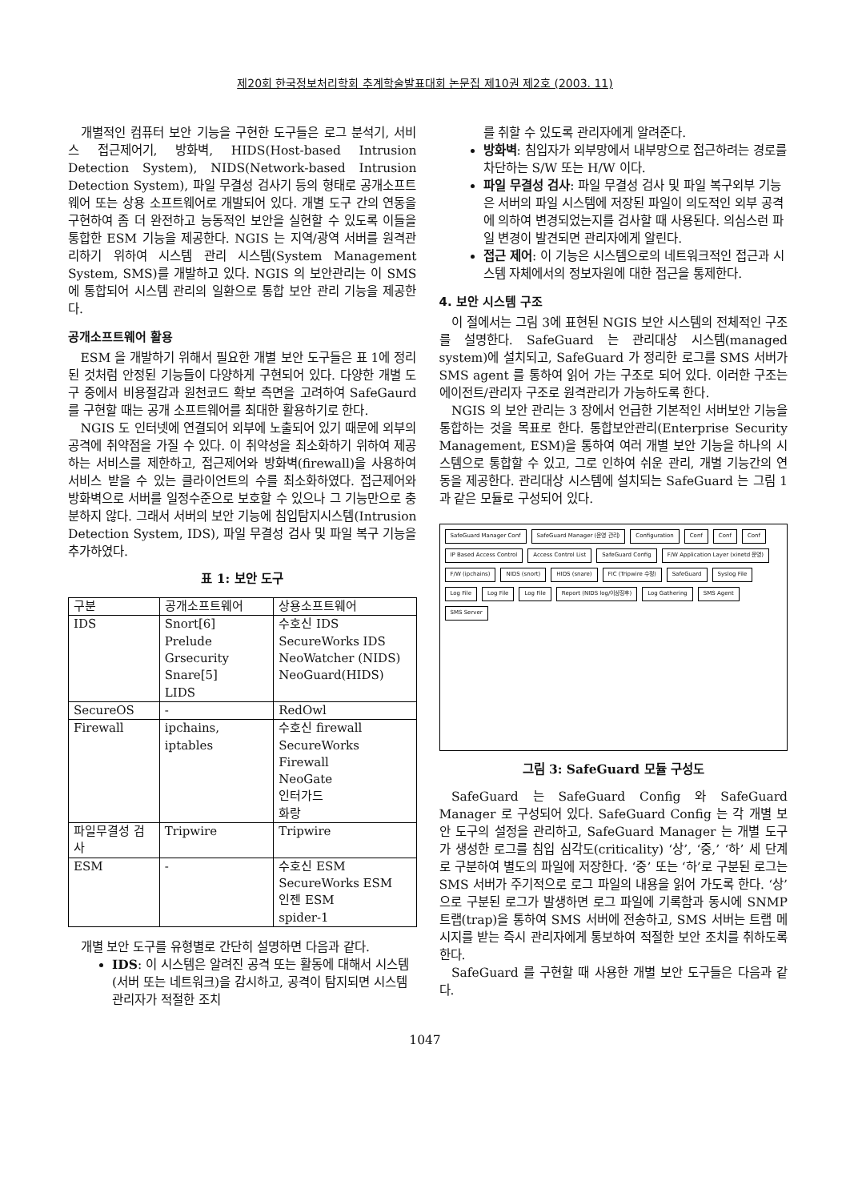제20회 한국정보처리학회 추계학술발표대회 논문집 제10권 제2호 (2003. 11)
개별적인 컴퓨터 보안 기능을 구현한 도구들은 로그 분석기, 서비스 접근제어기, 방화벽, HIDS(Host-based Intrusion Detection System), NIDS(Network-based Intrusion Detection System), 파일 무결성 검사기 등의 형태로 공개소프트웨어 또는 상용 소프트웨어로 개발되어 있다. 개별 도구 간의 연동을 구현하여 좀 더 완전하고 능동적인 보안을 실현할 수 있도록 이들을 통합한 ESM 기능을 제공한다. NGIS 는 지역/광역 서버를 원격관리하기 위하여 시스템 관리 시스템(System Management System, SMS)를 개발하고 있다. NGIS 의 보안관리는 이 SMS 에 통합되어 시스템 관리의 일환으로 통합 보안 관리 기능을 제공한다.
공개소프트웨어 활용
ESM 을 개발하기 위해서 필요한 개별 보안 도구들은 표 1에 정리된 것처럼 안정된 기능들이 다양하게 구현되어 있다. 다양한 개별 도구 중에서 비용절감과 원천코드 확보 측면을 고려하여 SafeGaurd 를 구현할 때는 공개 소프트웨어를 최대한 활용하기로 한다.
NGIS 도 인터넷에 연결되어 외부에 노출되어 있기 때문에 외부의 공격에 취약점을 가질 수 있다. 이 취약성을 최소화하기 위하여 제공하는 서비스를 제한하고, 접근제어와 방화벽(firewall)을 사용하여 서비스 받을 수 있는 클라이언트의 수를 최소화하였다. 접근제어와 방화벽으로 서버를 일정수준으로 보호할 수 있으나 그 기능만으로 충분하지 않다. 그래서 서버의 보안 기능에 침입탐지시스템(Intrusion Detection System, IDS), 파일 무결성 검사 및 파일 복구 기능을 추가하였다.
표 1: 보안 도구
| 구분 | 공개소프트웨어 | 상용소프트웨어 |
| --- | --- | --- |
| IDS | Snort[6] Prelude Grsecurity Snare[5] LIDS | 수호신 IDS SecureWorks IDS NeoWatcher (NIDS) NeoGuard(HIDS) |
| SecureOS | - | RedOwl |
| Firewall | ipchains, iptables | 수호신 firewall SecureWorks Firewall NeoGate 인터가드 화랑 |
| 파일무결성 검사 | Tripwire | Tripwire |
| ESM | - | 수호신 ESM SecureWorks ESM 인젠 ESM spider-1 |
개별 보안 도구를 유형별로 간단히 설명하면 다음과 같다.
IDS: 이 시스템은 알려진 공격 또는 활동에 대해서 시스템(서버 또는 네트워크)을 감시하고, 공격이 탐지되면 시스템 관리자가 적절한 조치
를 취할 수 있도록 관리자에게 알려준다.
방화벽: 침입자가 외부망에서 내부망으로 접근하려는 경로를 차단하는 S/W 또는 H/W 이다.
파일 무결성 검사: 파일 무결성 검사 및 파일 복구외부 기능은 서버의 파일 시스템에 저장된 파일이 의도적인 외부 공격에 의하여 변경되었는지를 검사할 때 사용된다. 의심스런 파일 변경이 발견되면 관리자에게 알린다.
접근 제어: 이 기능은 시스템으로의 네트워크적인 접근과 시스템 자체에서의 정보자원에 대한 접근을 통제한다.
4. 보안 시스템 구조
이 절에서는 그림 3에 표현된 NGIS 보안 시스템의 전체적인 구조를 설명한다. SafeGuard 는 관리대상 시스템(managed system)에 설치되고, SafeGuard 가 정리한 로그를 SMS 서버가 SMS agent 를 통하여 읽어 가는 구조로 되어 있다. 이러한 구조는 에이전트/관리자 구조로 원격관리가 가능하도록 한다.
NGIS 의 보안 관리는 3 장에서 언급한 기본적인 서버보안 기능을 통합하는 것을 목표로 한다. 통합보안관리(Enterprise Security Management, ESM)을 통하여 여러 개별 보안 기능을 하나의 시스템으로 통합할 수 있고, 그로 인하여 쉬운 관리, 개별 기능간의 연동을 제공한다. 관리대상 시스템에 설치되는 SafeGuard 는 그림 1 과 같은 모듈로 구성되어 있다.
SafeGuard Manager Conf SafeGuard Manager (운영 관리) Configuration Conf Conf Conf IP Based Access Control Access Control List SafeGuard Config F/W Application Layer (xinetd 운영) F/W (ipchains) NIDS (snort) HIDS (snare) FIC (Tripwire 수정) SafeGuard Syslog File Log File Log File Log File Report (NIDS log/이상징후) Log Gathering SMS Agent SMS Server
그림 3: SafeGuard 모듈 구성도
SafeGuard 는 SafeGuard Config 와 SafeGuard Manager 로 구성되어 있다. SafeGuard Config 는 각 개별 보안 도구의 설정을 관리하고, SafeGuard Manager 는 개별 도구가 생성한 로그를 침입 심각도(criticality) ‘상’, ‘중,’ ‘하’ 세 단계로 구분하여 별도의 파일에 저장한다. ‘중’ 또는 ‘하’로 구분된 로그는 SMS 서버가 주기적으로 로그 파일의 내용을 읽어 가도록 한다. ‘상’으로 구분된 로그가 발생하면 로그 파일에 기록함과 동시에 SNMP 트랩(trap)을 통하여 SMS 서버에 전송하고, SMS 서버는 트랩 메시지를 받는 즉시 관리자에게 통보하여 적절한 보안 조치를 취하도록 한다.
SafeGuard 를 구현할 때 사용한 개별 보안 도구들은 다음과 같다.
1047